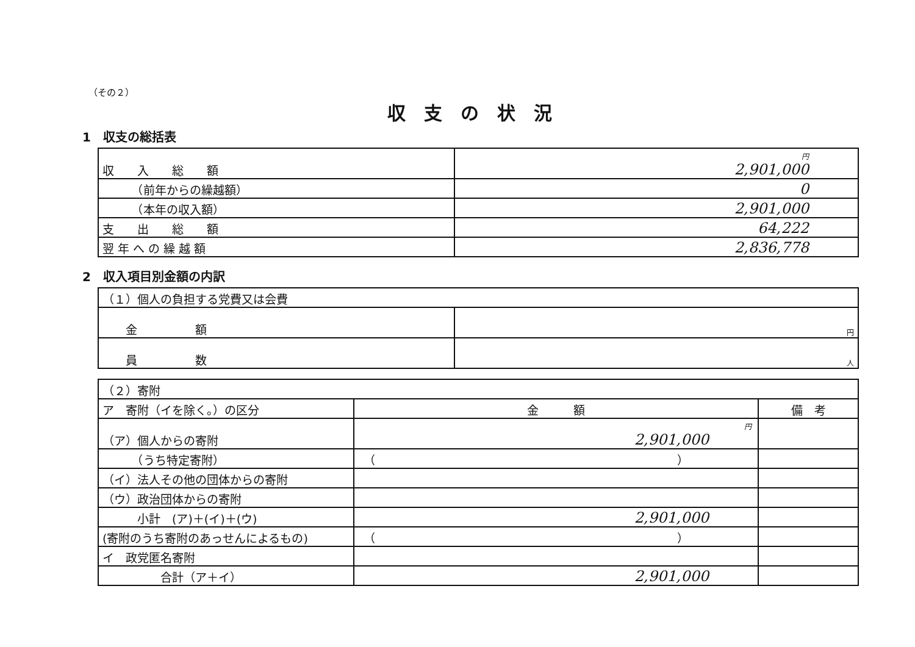（その２）
収支の状況
1　収支の総括表
| 収 入 総 額 | 円 2,901,000 |
| （前年からの繰越額） | 0 |
| （本年の収入額） | 2,901,000 |
| 支 出 総 額 | 64,222 |
| 翌 年 へ の 繰 越 額 | 2,836,778 |
2　収入項目別金額の内訳
| （１）個人の負担する党費又は会費 | |
| 金 額 | 円 |
| 員 数 | 人 |
| （２）寄附 | | |
| ア 寄附（イを除く。）の区分 | 金 額 | 備 考 |
| （ア）個人からの寄附 | 円 2,901,000 | |
| （うち特定寄附） | （ ） | |
| （イ）法人その他の団体からの寄附 | | |
| （ウ）政治団体からの寄附 | | |
| 小計 (ア)＋(イ)＋(ウ) | 2,901,000 | |
| (寄附のうち寄附のあっせんによるもの) | （ ） | |
| イ 政党匿名寄附 | | |
| 合計（ア＋イ） | 2,901,000 | |